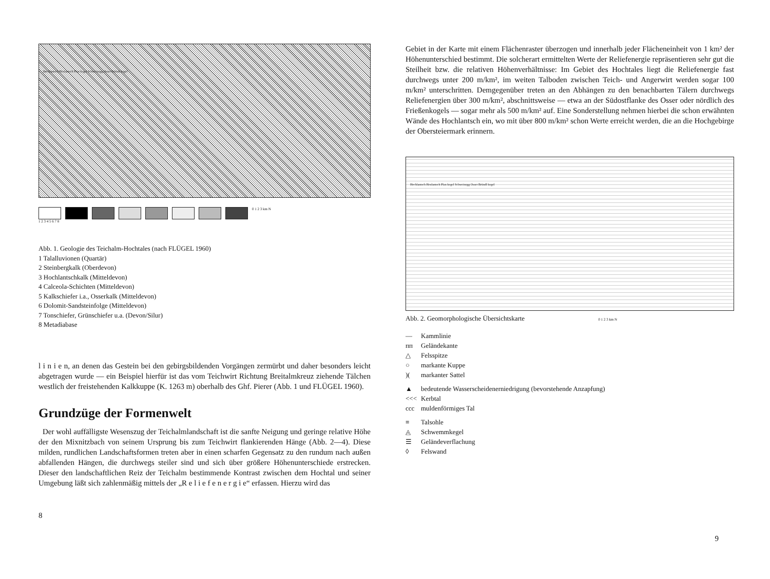Hochlantsch Heulantsch Plan kogel Schweinegg Osser Bründl kogel
0 1 2 3 km N
1 2 3 4 5 6 7 8
Abb. 1. Geologie des Teichalm-Hochtales (nach FLÜGEL 1960)
1 Talalluvionen (Quartär)
2 Steinbergkalk (Oberdevon)
3 Hochlantschkalk (Mitteldevon)
4 Calceola-Schichten (Mitteldevon)
5 Kalkschiefer i.a., Osserkalk (Mitteldevon)
6 Dolomit-Sandsteinfolge (Mitteldevon)
7 Tonschiefer, Grünschiefer u.a. (Devon/Silur)
8 Metadiabase
l i n i e n, an denen das Gestein bei den gebirgsbildenden Vorgängen zermürbt und daher besonders leicht abgetragen wurde — ein Beispiel hierfür ist das vom Teichwirt Richtung Breitalmkreuz ziehende Tälchen westlich der freistehenden Kalkkuppe (K. 1263 m) oberhalb des Ghf. Pierer (Abb. 1 und FLÜGEL 1960).
Grundzüge der Formenwelt
Der wohl auffälligste Wesenszug der Teichalmlandschaft ist die sanfte Neigung und geringe relative Höhe der den Mixnitzbach von seinem Ursprung bis zum Teichwirt flankierenden Hänge (Abb. 2—4). Diese milden, rundlichen Landschaftsformen treten aber in einen scharfen Gegensatz zu den rundum nach außen abfallenden Hängen, die durchwegs steiler sind und sich über größere Höhenunterschiede erstrecken. Dieser den landschaftlichen Reiz der Teichalm bestimmende Kontrast zwischen dem Hochtal und seiner Umgebung läßt sich zahlenmäßig mittels der „R e l i e f e n e r g i e“ erfassen. Hierzu wird das
8
Gebiet in der Karte mit einem Flächenraster überzogen und innerhalb jeder Flächeneinheit von 1 km² der Höhenunterschied bestimmt. Die solcherart ermittelten Werte der Reliefenergie repräsentieren sehr gut die Steilheit bzw. die relativen Höhenverhältnisse: Im Gebiet des Hochtales liegt die Reliefenergie fast durchwegs unter 200 m/km², im weiten Talboden zwischen Teich- und Angerwirt werden sogar 100 m/km² unterschritten. Demgegenüber treten an den Abhängen zu den benachbarten Tälern durchwegs Reliefenergien über 300 m/km², abschnittsweise — etwa an der Südostflanke des Osser oder nördlich des Frießenkogels — sogar mehr als 500 m/km² auf. Eine Sonderstellung nehmen hierbei die schon erwähnten Wände des Hochlantsch ein, wo mit über 800 m/km² schon Werte erreicht werden, die an die Hochgebirge der Obersteiermark erinnern.
Hochlantsch Heulantsch Plan kogel Schweinegg Osser Bründl kogel
Abb. 2. Geomorphologische Übersichtskarte 0 1 2 3 km N
— Kammlinie
ᴨᴨ Geländekante
△ Felsspitze
○ markante Kuppe
)(markanter Sattel
▲ bedeutende Wasserscheidenerniedrigung (bevorstehende Anzapfung)
<<< Kerbtal
ccc muldenförmiges Tal
≡ Talsohle
◬ Schwemmkegel
☰ Geländeverflachung
◊ Felswand
9